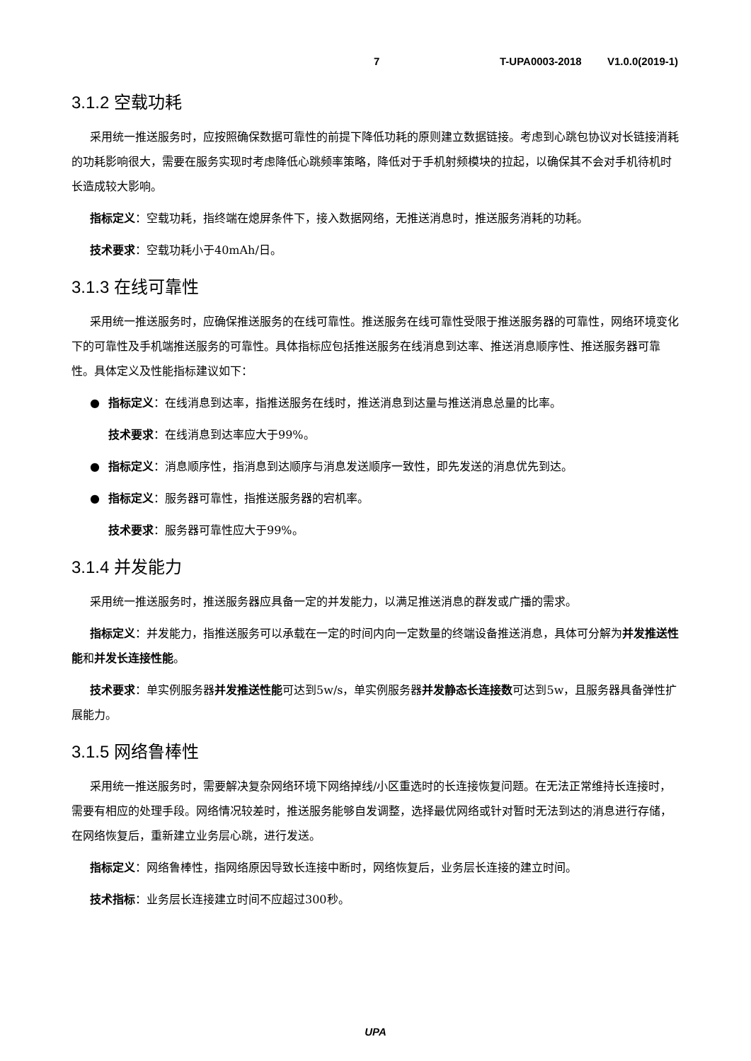7 T-UPA0003-2018 V1.0.0(2019-1)
3.1.2 空载功耗
采用统一推送服务时，应按照确保数据可靠性的前提下降低功耗的原则建立数据链接。考虑到心跳包协议对长链接消耗的功耗影响很大，需要在服务实现时考虑降低心跳频率策略，降低对于手机射频模块的拉起，以确保其不会对手机待机时长造成较大影响。
指标定义：空载功耗，指终端在熄屏条件下，接入数据网络，无推送消息时，推送服务消耗的功耗。
技术要求：空载功耗小于40mAh/日。
3.1.3 在线可靠性
采用统一推送服务时，应确保推送服务的在线可靠性。推送服务在线可靠性受限于推送服务器的可靠性，网络环境变化下的可靠性及手机端推送服务的可靠性。具体指标应包括推送服务在线消息到达率、推送消息顺序性、推送服务器可靠性。具体定义及性能指标建议如下：
● 指标定义：在线消息到达率，指推送服务在线时，推送消息到达量与推送消息总量的比率。
技术要求：在线消息到达率应大于99%。
● 指标定义：消息顺序性，指消息到达顺序与消息发送顺序一致性，即先发送的消息优先到达。
● 指标定义：服务器可靠性，指推送服务器的宕机率。
技术要求：服务器可靠性应大于99%。
3.1.4 并发能力
采用统一推送服务时，推送服务器应具备一定的并发能力，以满足推送消息的群发或广播的需求。
指标定义：并发能力，指推送服务可以承载在一定的时间内向一定数量的终端设备推送消息，具体可分解为并发推送性能和并发长连接性能。
技术要求：单实例服务器并发推送性能可达到5w/s，单实例服务器并发静态长连接数可达到5w，且服务器具备弹性扩展能力。
3.1.5 网络鲁棒性
采用统一推送服务时，需要解决复杂网络环境下网络掉线/小区重选时的长连接恢复问题。在无法正常维持长连接时，需要有相应的处理手段。网络情况较差时，推送服务能够自发调整，选择最优网络或针对暂时无法到达的消息进行存储，在网络恢复后，重新建立业务层心跳，进行发送。
指标定义：网络鲁棒性，指网络原因导致长连接中断时，网络恢复后，业务层长连接的建立时间。
技术指标：业务层长连接建立时间不应超过300秒。
UPA